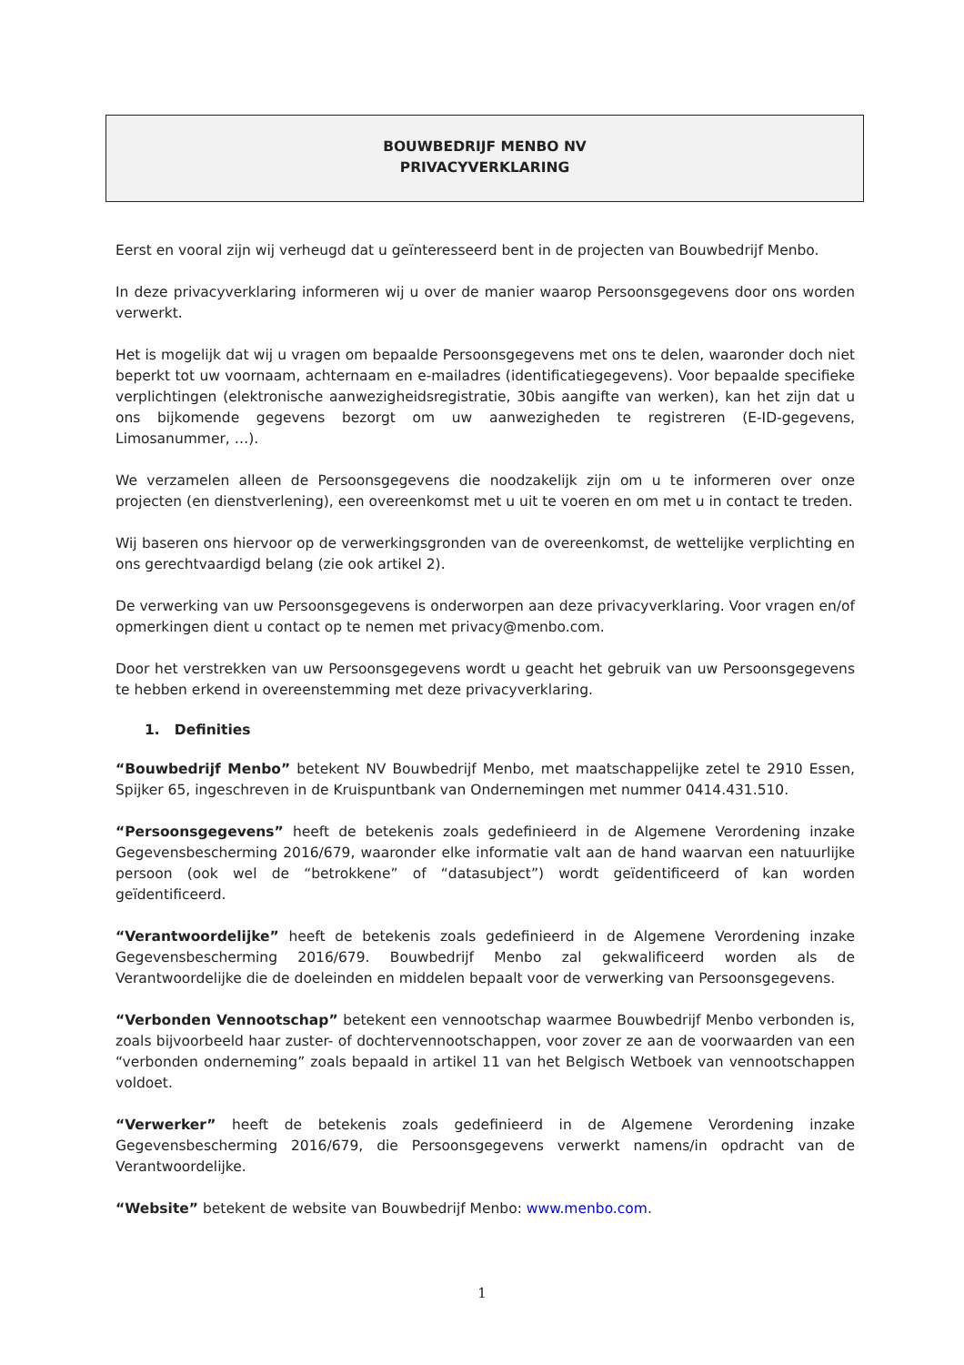BOUWBEDRIJF MENBO NV
PRIVACYVERKLARING
Eerst en vooral zijn wij verheugd dat u geïnteresseerd bent in de projecten van Bouwbedrijf Menbo.
In deze privacyverklaring informeren wij u over de manier waarop Persoonsgegevens door ons worden verwerkt.
Het is mogelijk dat wij u vragen om bepaalde Persoonsgegevens met ons te delen, waaronder doch niet beperkt tot uw voornaam, achternaam en e-mailadres (identificatiegegevens). Voor bepaalde specifieke verplichtingen (elektronische aanwezigheidsregistratie, 30bis aangifte van werken), kan het zijn dat u ons bijkomende gegevens bezorgt om uw aanwezigheden te registreren (E-ID-gegevens, Limosanummer, …).
We verzamelen alleen de Persoonsgegevens die noodzakelijk zijn om u te informeren over onze projecten (en dienstverlening), een overeenkomst met u uit te voeren en om met u in contact te treden.
Wij baseren ons hiervoor op de verwerkingsgronden van de overeenkomst, de wettelijke verplichting en ons gerechtvaardigd belang (zie ook artikel 2).
De verwerking van uw Persoonsgegevens is onderworpen aan deze privacyverklaring. Voor vragen en/of opmerkingen dient u contact op te nemen met privacy@menbo.com.
Door het verstrekken van uw Persoonsgegevens wordt u geacht het gebruik van uw Persoonsgegevens te hebben erkend in overeenstemming met deze privacyverklaring.
1. Definities
“Bouwbedrijf Menbo” betekent NV Bouwbedrijf Menbo, met maatschappelijke zetel te 2910 Essen, Spijker 65, ingeschreven in de Kruispuntbank van Ondernemingen met nummer 0414.431.510.
“Persoonsgegevens” heeft de betekenis zoals gedefinieerd in de Algemene Verordening inzake Gegevensbescherming 2016/679, waaronder elke informatie valt aan de hand waarvan een natuurlijke persoon (ook wel de “betrokkene” of “datasubject”) wordt geïdentificeerd of kan worden geïdentificeerd.
“Verantwoordelijke” heeft de betekenis zoals gedefinieerd in de Algemene Verordening inzake Gegevensbescherming 2016/679. Bouwbedrijf Menbo zal gekwalificeerd worden als de Verantwoordelijke die de doeleinden en middelen bepaalt voor de verwerking van Persoonsgegevens.
“Verbonden Vennootschap” betekent een vennootschap waarmee Bouwbedrijf Menbo verbonden is, zoals bijvoorbeeld haar zuster- of dochtervennootschappen, voor zover ze aan de voorwaarden van een “verbonden onderneming” zoals bepaald in artikel 11 van het Belgisch Wetboek van vennootschappen voldoet.
“Verwerker” heeft de betekenis zoals gedefinieerd in de Algemene Verordening inzake Gegevensbescherming 2016/679, die Persoonsgegevens verwerkt namens/in opdracht van de Verantwoordelijke.
“Website” betekent de website van Bouwbedrijf Menbo: www.menbo.com.
1